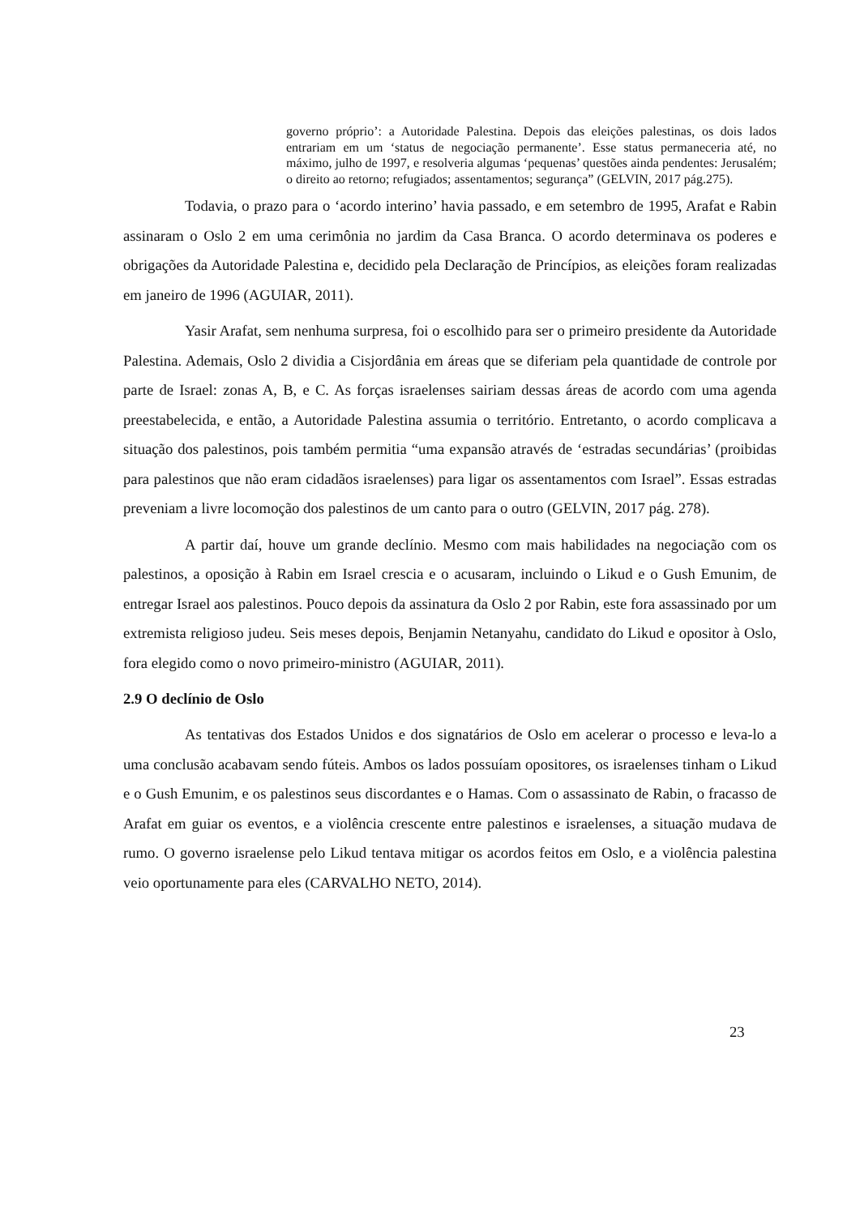governo próprio’: a Autoridade Palestina. Depois das eleições palestinas, os dois lados entrariam em um ‘status de negociação permanente’. Esse status permaneceria até, no máximo, julho de 1997, e resolveria algumas ‘pequenas’ questões ainda pendentes: Jerusalém; o direito ao retorno; refugiados; assentamentos; segurança” (GELVIN, 2017 pág.275).
Todavia, o prazo para o ‘acordo interino’ havia passado, e em setembro de 1995, Arafat e Rabin assinaram o Oslo 2 em uma cerimônia no jardim da Casa Branca. O acordo determinava os poderes e obrigações da Autoridade Palestina e, decidido pela Declaração de Princípios, as eleições foram realizadas em janeiro de 1996 (AGUIAR, 2011).
Yasir Arafat, sem nenhuma surpresa, foi o escolhido para ser o primeiro presidente da Autoridade Palestina. Ademais, Oslo 2 dividia a Cisjordânia em áreas que se diferiam pela quantidade de controle por parte de Israel: zonas A, B, e C. As forças israelenses sairiam dessas áreas de acordo com uma agenda preestabelecida, e então, a Autoridade Palestina assumia o território. Entretanto, o acordo complicava a situação dos palestinos, pois também permitia “uma expansão através de ‘estradas secundárias’ (proibidas para palestinos que não eram cidadãos israelenses) para ligar os assentamentos com Israel”. Essas estradas preveniam a livre locomoção dos palestinos de um canto para o outro (GELVIN, 2017 pág. 278).
A partir daí, houve um grande declínio. Mesmo com mais habilidades na negociação com os palestinos, a oposição à Rabin em Israel crescia e o acusaram, incluindo o Likud e o Gush Emunim, de entregar Israel aos palestinos. Pouco depois da assinatura da Oslo 2 por Rabin, este fora assassinado por um extremista religioso judeu. Seis meses depois, Benjamin Netanyahu, candidato do Likud e opositor à Oslo, fora elegido como o novo primeiro-ministro (AGUIAR, 2011).
2.9 O declínio de Oslo
As tentativas dos Estados Unidos e dos signatários de Oslo em acelerar o processo e leva-lo a uma conclusão acabavam sendo fúteis. Ambos os lados possuíam opositores, os israelenses tinham o Likud e o Gush Emunim, e os palestinos seus discordantes e o Hamas. Com o assassinato de Rabin, o fracasso de Arafat em guiar os eventos, e a violência crescente entre palestinos e israelenses, a situação mudava de rumo. O governo israelense pelo Likud tentava mitigar os acordos feitos em Oslo, e a violência palestina veio oportunamente para eles (CARVALHO NETO, 2014).
23